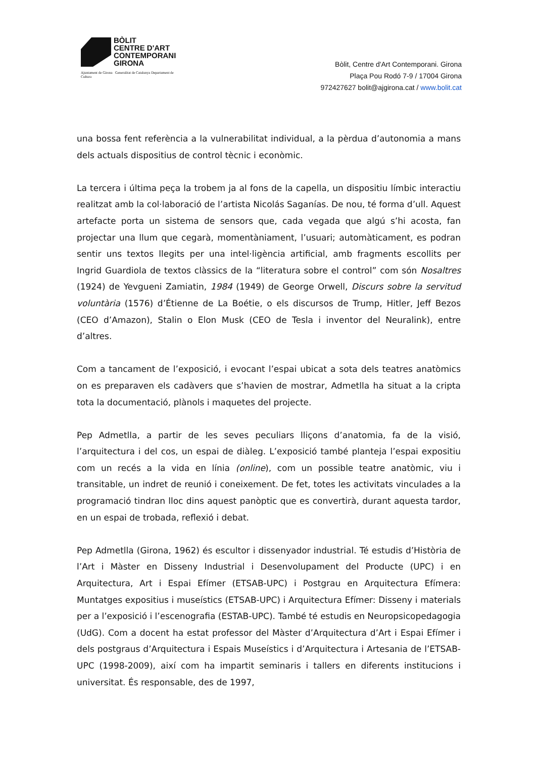BÒLIT
CENTRE D'ART
CONTEMPORANI
GIRONA
Ajuntament de Girona Generalitat de Catalunya Departament de Cultura
Bòlit, Centre d'Art Contemporani. Girona
Plaça Pou Rodó 7-9 / 17004 Girona
972427627 bolit@ajgirona.cat / www.bolit.cat
una bossa fent referència a la vulnerabilitat individual, a la pèrdua d’autonomia a mans dels actuals dispositius de control tècnic i econòmic.
La tercera i última peça la trobem ja al fons de la capella, un dispositiu límbic interactiu realitzat amb la col·laboració de l’artista Nicolás Saganías. De nou, té forma d’ull. Aquest artefacte porta un sistema de sensors que, cada vegada que algú s’hi acosta, fan projectar una llum que cegarà, momentàniament, l’usuari; automàticament, es podran sentir uns textos llegits per una intel·ligència artificial, amb fragments escollits per Ingrid Guardiola de textos clàssics de la “literatura sobre el control” com són Nosaltres (1924) de Yevgueni Zamiatin, 1984 (1949) de George Orwell, Discurs sobre la servitud voluntària (1576) d’Étienne de La Boétie, o els discursos de Trump, Hitler, Jeff Bezos (CEO d’Amazon), Stalin o Elon Musk (CEO de Tesla i inventor del Neuralink), entre d’altres.
Com a tancament de l’exposició, i evocant l’espai ubicat a sota dels teatres anatòmics on es preparaven els cadàvers que s’havien de mostrar, Admetlla ha situat a la cripta tota la documentació, plànols i maquetes del projecte.
Pep Admetlla, a partir de les seves peculiars lliçons d’anatomia, fa de la visió, l’arquitectura i del cos, un espai de diàleg. L’exposició també planteja l’espai expositiu com un recés a la vida en línia (online), com un possible teatre anatòmic, viu i transitable, un indret de reunió i coneixement. De fet, totes les activitats vinculades a la programació tindran lloc dins aquest panòptic que es convertirà, durant aquesta tardor, en un espai de trobada, reflexió i debat.
Pep Admetlla (Girona, 1962) és escultor i dissenyador industrial. Té estudis d’Història de l’Art i Màster en Disseny Industrial i Desenvolupament del Producte (UPC) i en Arquitectura, Art i Espai Efímer (ETSAB-UPC) i Postgrau en Arquitectura Efímera: Muntatges expositius i museístics (ETSAB-UPC) i Arquitectura Efímer: Disseny i materials per a l’exposició i l’escenografia (ESTAB-UPC). També té estudis en Neuropsicopedagogia (UdG). Com a docent ha estat professor del Màster d’Arquitectura d’Art i Espai Efímer i dels postgraus d’Arquitectura i Espais Museístics i d’Arquitectura i Artesania de l’ETSAB-UPC (1998-2009), així com ha impartit seminaris i tallers en diferents institucions i universitat. És responsable, des de 1997,